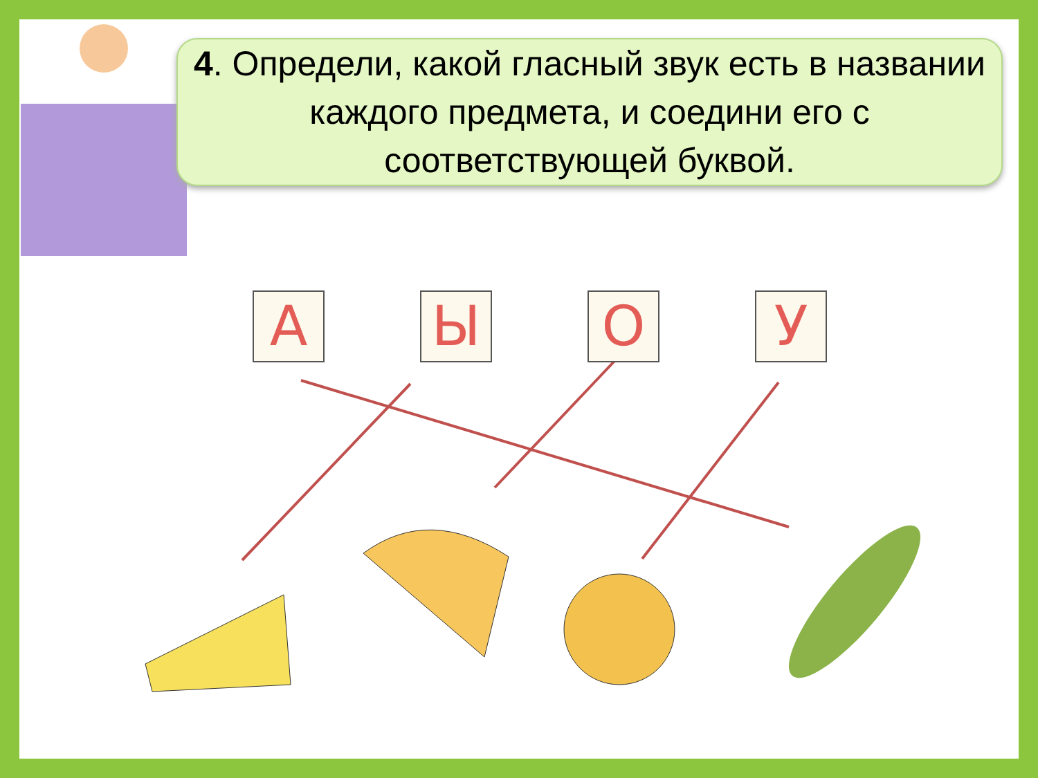4. Определи, какой гласный звук есть в названии каждого предмета, и соедини его с соответствующей буквой.
А Ы О У